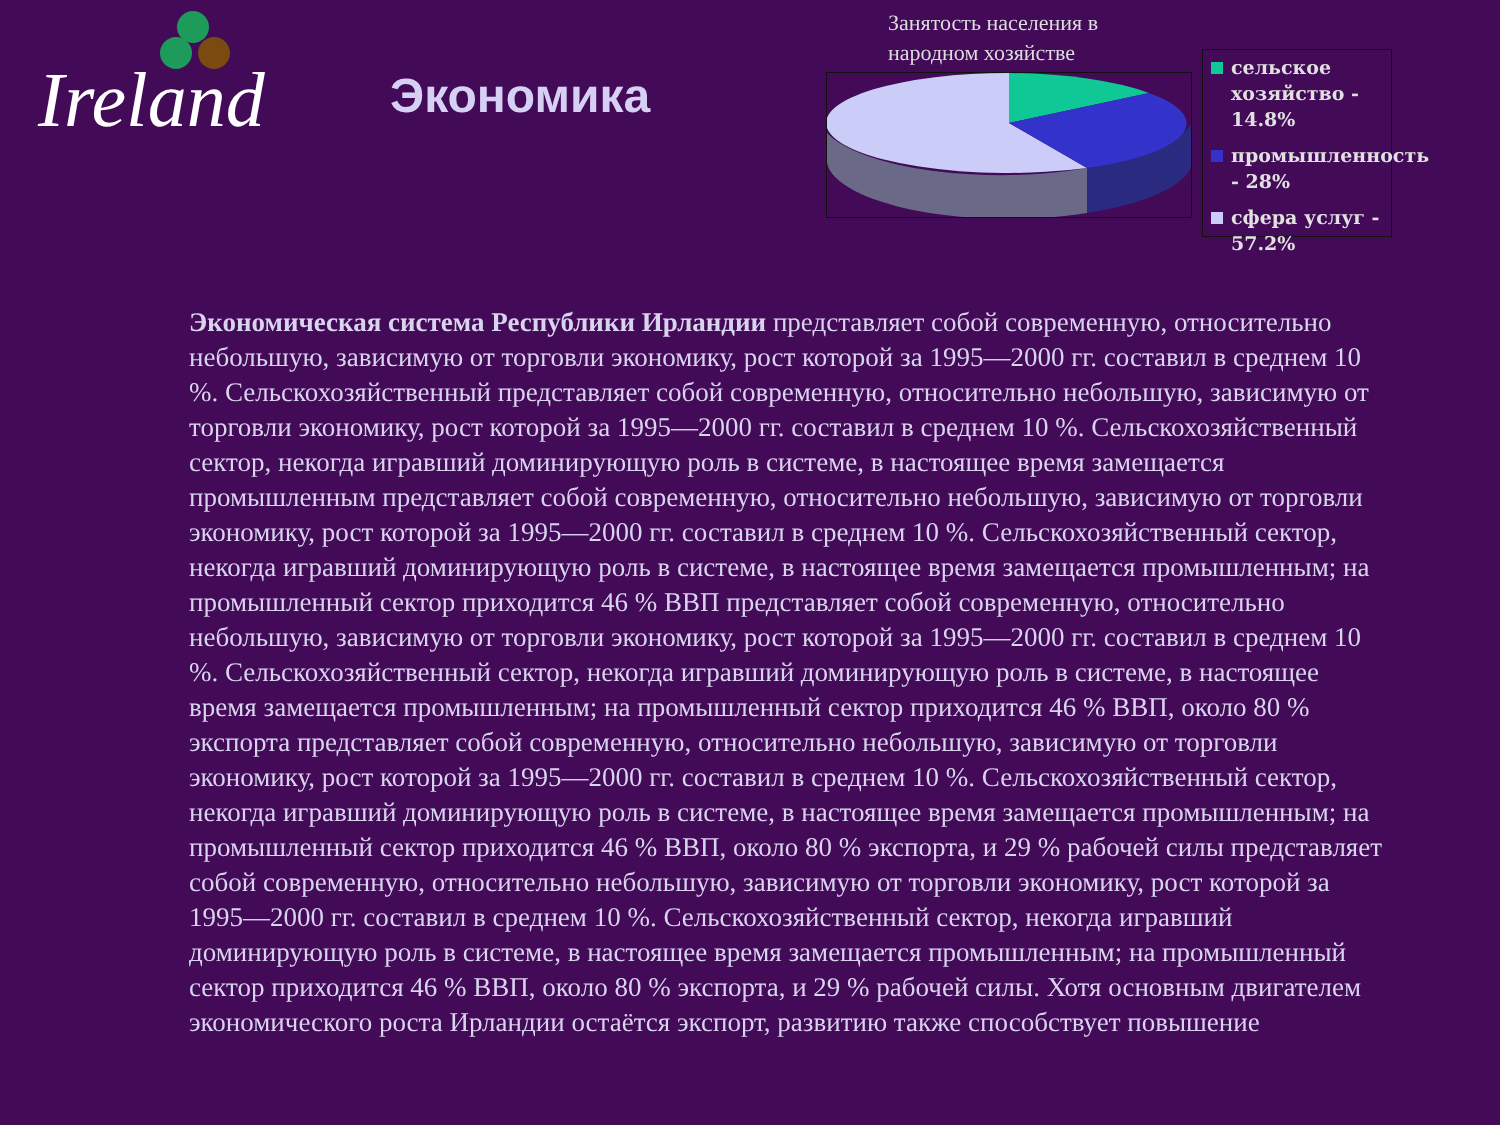Ireland
Экономика
Занятость населения в
народном хозяйстве
сельское хозяйство - 14.8%
промышленность - 28%
сфера услуг - 57.2%
Экономическая система Республики Ирландии представляет собой современную, относительно небольшую, зависимую от торговли экономику, рост которой за 1995—2000 гг. составил в среднем 10 %. Сельскохозяйственный представляет собой современную, относительно небольшую, зависимую от торговли экономику, рост которой за 1995—2000 гг. составил в среднем 10 %. Сельскохозяйственный сектор, некогда игравший доминирующую роль в системе, в настоящее время замещается промышленным представляет собой современную, относительно небольшую, зависимую от торговли экономику, рост которой за 1995—2000 гг. составил в среднем 10 %. Сельскохозяйственный сектор, некогда игравший доминирующую роль в системе, в настоящее время замещается промышленным; на промышленный сектор приходится 46 % ВВП представляет собой современную, относительно небольшую, зависимую от торговли экономику, рост которой за 1995—2000 гг. составил в среднем 10 %. Сельскохозяйственный сектор, некогда игравший доминирующую роль в системе, в настоящее время замещается промышленным; на промышленный сектор приходится 46 % ВВП, около 80 % экспорта представляет собой современную, относительно небольшую, зависимую от торговли экономику, рост которой за 1995—2000 гг. составил в среднем 10 %. Сельскохозяйственный сектор, некогда игравший доминирующую роль в системе, в настоящее время замещается промышленным; на промышленный сектор приходится 46 % ВВП, около 80 % экспорта, и 29 % рабочей силы представляет собой современную, относительно небольшую, зависимую от торговли экономику, рост которой за 1995—2000 гг. составил в среднем 10 %. Сельскохозяйственный сектор, некогда игравший доминирующую роль в системе, в настоящее время замещается промышленным; на промышленный сектор приходится 46 % ВВП, около 80 % экспорта, и 29 % рабочей силы. Хотя основным двигателем экономического роста Ирландии остаётся экспорт, развитию также способствует повышение